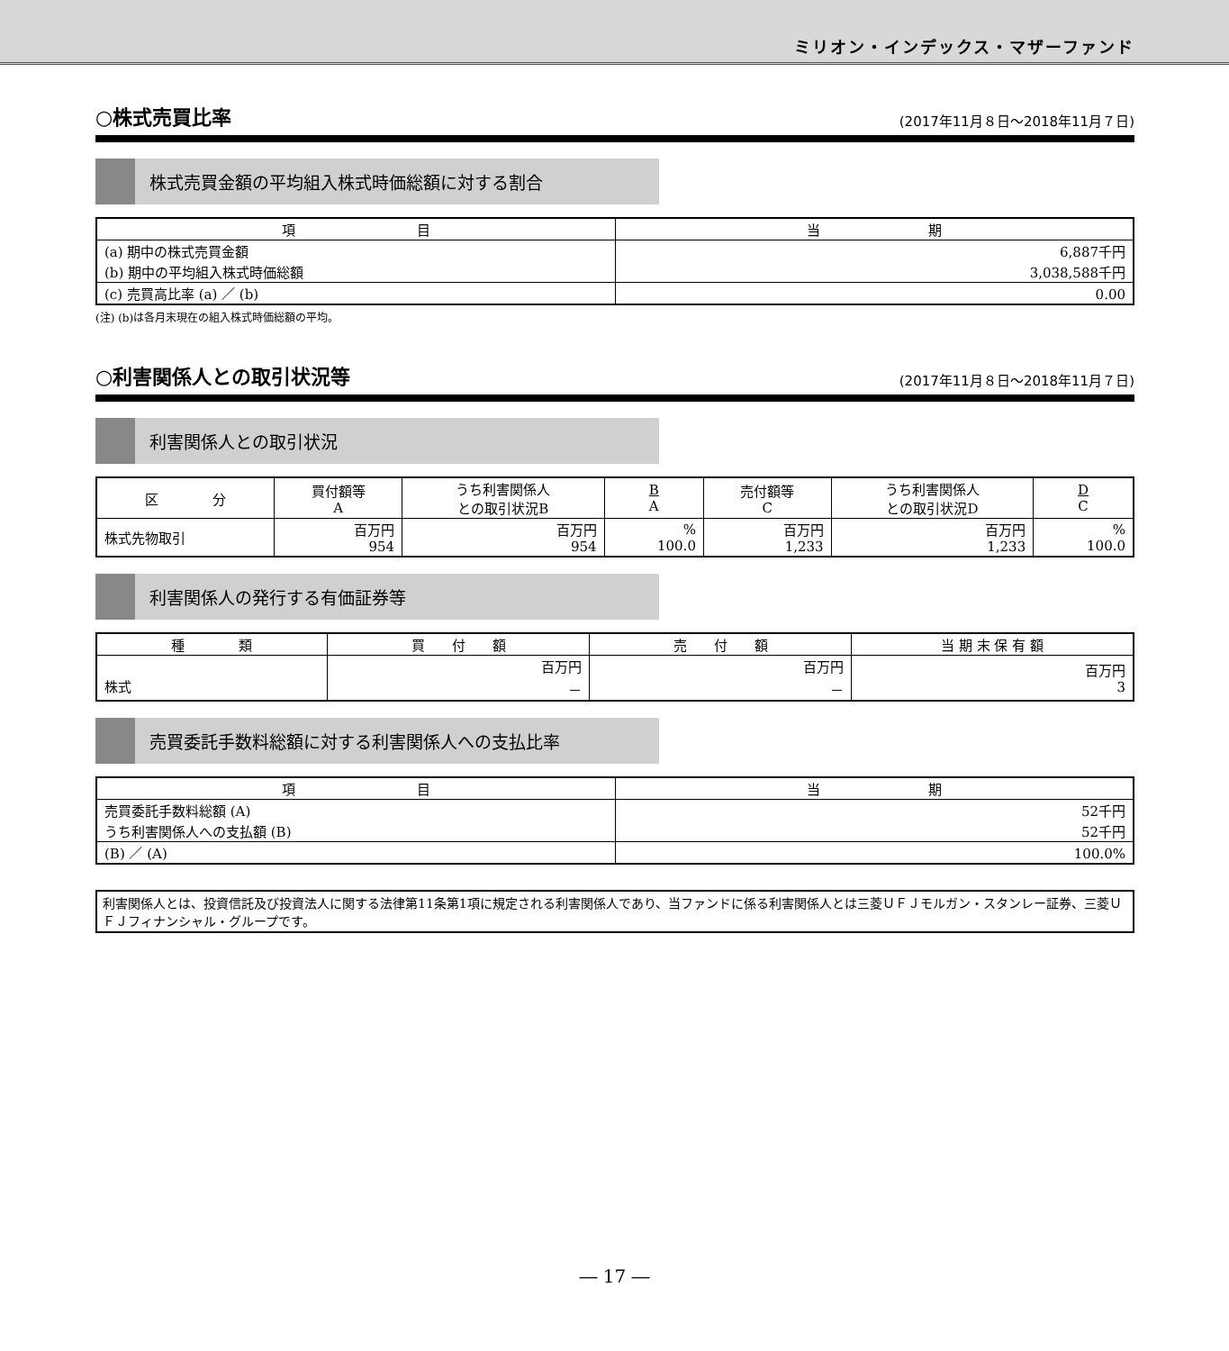ミリオン・インデックス・マザーファンド
○株式売買比率 (2017年11月８日～2018年11月７日)
株式売買金額の平均組入株式時価総額に対する割合
| 項 目 | 当 期 |
| --- | --- |
| (a) 期中の株式売買金額 | 6,887千円 |
| (b) 期中の平均組入株式時価総額 | 3,038,588千円 |
| (c) 売買高比率 (a) ／ (b) | 0.00 |
(注) (b)は各月末現在の組入株式時価総額の平均。
○利害関係人との取引状況等 (2017年11月８日～2018年11月７日)
利害関係人との取引状況
| 区 分 | 買付額等 A | うち利害関係人 との取引状況B | B A | 売付額等 C | うち利害関係人 との取引状況D | D C |
| --- | --- | --- | --- | --- | --- | --- |
| 株式先物取引 | 百万円 954 | 百万円 954 | % 100.0 | 百万円 1,233 | 百万円 1,233 | % 100.0 |
利害関係人の発行する有価証券等
| 種 類 | 買 付 額 | 売 付 額 | 当 期 末 保 有 額 |
| --- | --- | --- | --- |
| 株式 | 百万円 － | 百万円 － | 百万円 3 |
売買委託手数料総額に対する利害関係人への支払比率
| 項 目 | 当 期 |
| --- | --- |
| 売買委託手数料総額 (A) | 52千円 |
| うち利害関係人への支払額 (B) | 52千円 |
| (B) ／ (A) | 100.0% |
利害関係人とは、投資信託及び投資法人に関する法律第11条第1項に規定される利害関係人であり、当ファンドに係る利害関係人とは三菱ＵＦＪモルガン・スタンレー証券、三菱ＵＦＪフィナンシャル・グループです。
― 17 ―